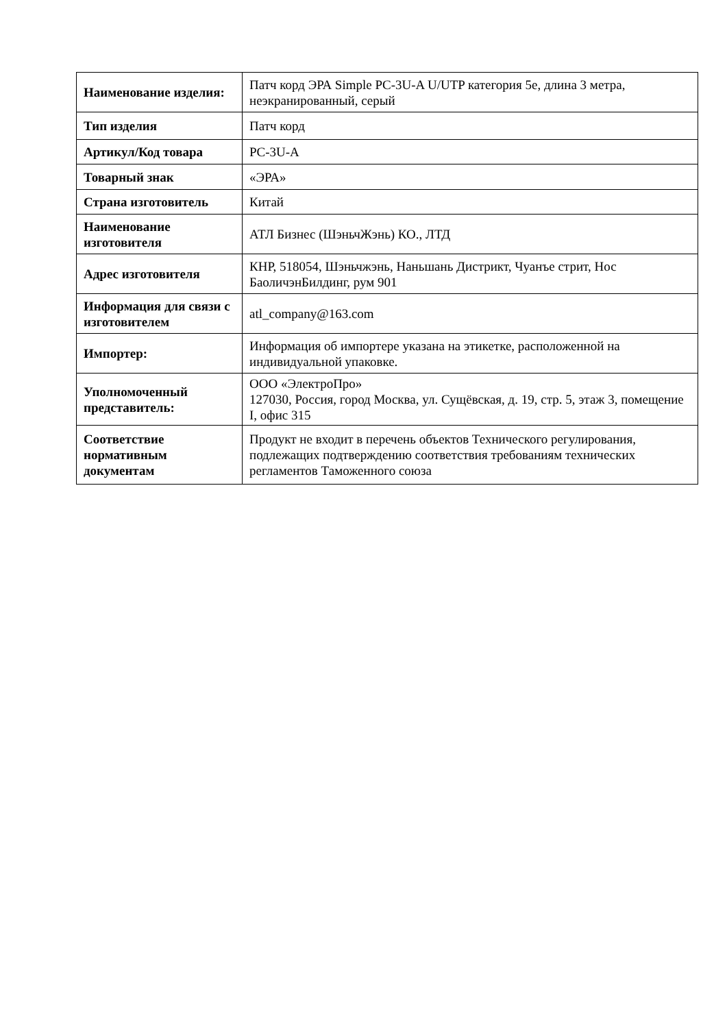| Наименование изделия: | Патч корд ЭРА Simple PC-3U-A U/UTP категория 5е, длина 3 метра, неэкранированный, серый |
| Тип изделия | Патч корд |
| Артикул/Код товара | PC-3U-A |
| Товарный знак | «ЭРА» |
| Страна изготовитель | Китай |
| Наименование изготовителя | АТЛ Бизнес (ШэньчЖэнь) КО., ЛТД |
| Адрес изготовителя | КНР, 518054, Шэньчжэнь, Наньшань Дистрикт, Чуанъе стрит, Нос БаоличэнБилдинг, рум 901 |
| Информация для связи с изготовителем | atl_company@163.com |
| Импортер: | Информация об импортере указана на этикетке, расположенной на индивидуальной упаковке. |
| Уполномоченный представитель: | ООО «ЭлектроПро» 127030, Россия, город Москва, ул. Сущёвская, д. 19, стр. 5, этаж 3, помещение I, офис 315 |
| Соответствие нормативным документам | Продукт не входит в перечень объектов Технического регулирования, подлежащих подтверждению соответствия требованиям технических регламентов Таможенного союза |